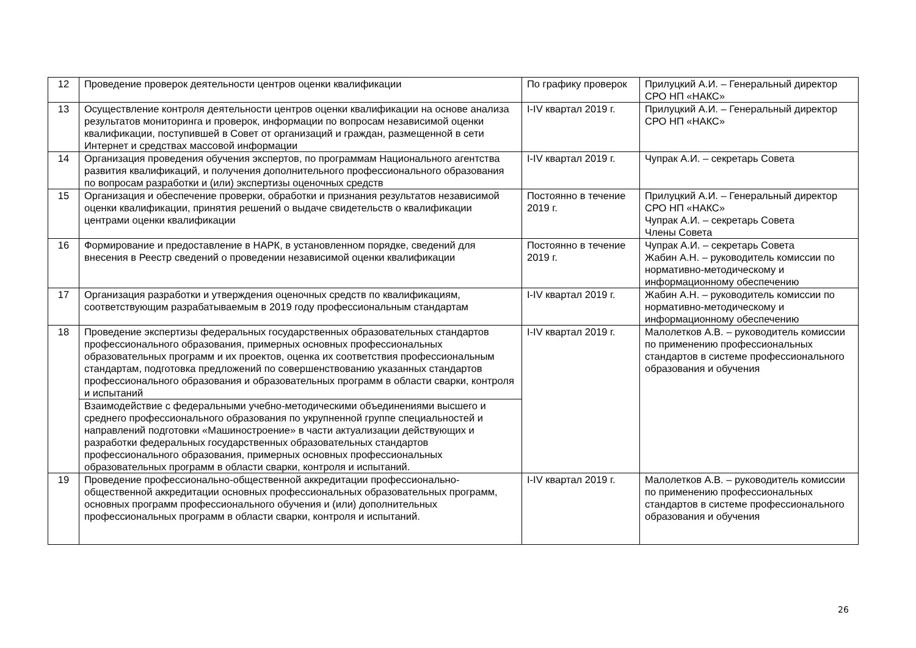| 12 | Проведение проверок деятельности центров оценки квалификации | По графику проверок | Прилуцкий А.И. – Генеральный директор СРО НП «НАКС» |
| 13 | Осуществление контроля деятельности центров оценки квалификации на основе анализа результатов мониторинга и проверок, информации по вопросам независимой оценки квалификации, поступившей в Совет от организаций и граждан, размещенной в сети Интернет и средствах массовой информации | I-IV квартал 2019 г. | Прилуцкий А.И. – Генеральный директор СРО НП «НАКС» |
| 14 | Организация проведения обучения экспертов, по программам Национального агентства развития квалификаций, и получения дополнительного профессионального образования по вопросам разработки и (или) экспертизы оценочных средств | I-IV квартал 2019 г. | Чупрак А.И. – секретарь Совета |
| 15 | Организация и обеспечение проверки, обработки и признания результатов независимой оценки квалификации, принятия решений о выдаче свидетельств о квалификации центрами оценки квалификации | Постоянно в течение 2019 г. | Прилуцкий А.И. – Генеральный директор СРО НП «НАКС» Чупрак А.И. – секретарь Совета Члены Совета |
| 16 | Формирование и предоставление в НАРК, в установленном порядке, сведений для внесения в Реестр сведений о проведении независимой оценки квалификации | Постоянно в течение 2019 г. | Чупрак А.И. – секретарь Совета Жабин А.Н. – руководитель комиссии по нормативно-методическому и информационному обеспечению |
| 17 | Организация разработки и утверждения оценочных средств по квалификациям, соответствующим разрабатываемым в 2019 году профессиональным стандартам | I-IV квартал 2019 г. | Жабин А.Н. – руководитель комиссии по нормативно-методическому и информационному обеспечению |
| 18 | Проведение экспертизы федеральных государственных образовательных стандартов профессионального образования, примерных основных профессиональных образовательных программ и их проектов, оценка их соответствия профессиональным стандартам, подготовка предложений по совершенствованию указанных стандартов профессионального образования и образовательных программ в области сварки, контроля и испытаний | I-IV квартал 2019 г. | Малолетков А.В. – руководитель комиссии по применению профессиональных стандартов в системе профессионального образования и обучения |
| | Взаимодействие с федеральными учебно-методическими объединениями высшего и среднего профессионального образования по укрупненной группе специальностей и направлений подготовки «Машиностроение» в части актуализации действующих и разработки федеральных государственных образовательных стандартов профессионального образования, примерных основных профессиональных образовательных программ в области сварки, контроля и испытаний. | | |
| 19 | Проведение профессионально-общественной аккредитации профессионально-общественной аккредитации основных профессиональных образовательных программ, основных программ профессионального обучения и (или) дополнительных профессиональных программ в области сварки, контроля и испытаний. | I-IV квартал 2019 г. | Малолетков А.В. – руководитель комиссии по применению профессиональных стандартов в системе профессионального образования и обучения |
26